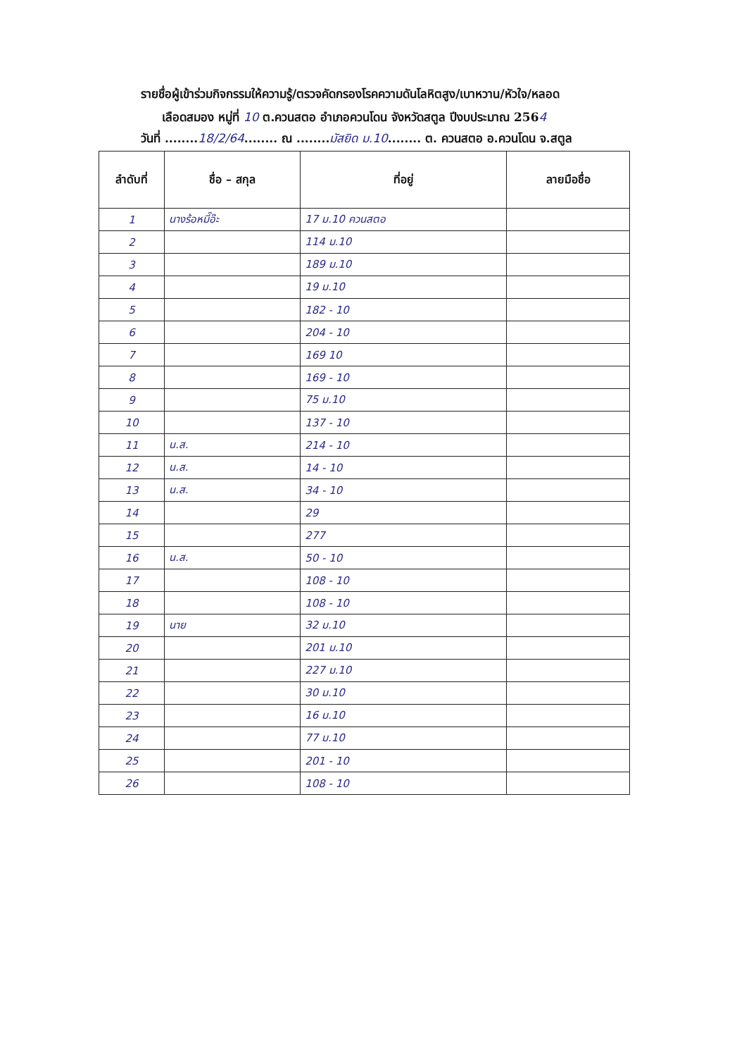รายชื่อผู้เข้าร่วมกิจกรรมให้ความรู้/ตรวจคัดกรองโรคความดันโลหิตสูง/เบาหวาน/หัวใจ/หลอด
เลือดสมอง หมู่ที่ 10 ต.ควนสตอ อำเภอควนโดน จังหวัดสตูล ปีงบประมาณ 2564
วันที่ ........18/2/64........ ณ ........มัสยิด ม.10........ ต. ควนสตอ อ.ควนโดน จ.สตูล
| ลำดับที่ | ชื่อ – สกุล | ที่อยู่ | ลายมือชื่อ |
| --- | --- | --- | --- |
| 1 | นางร้อหมี๊อ๊ะ | 17 ม.10 ควนสตอ | |
| 2 | | 114 ม.10 | |
| 3 | | 189 ม.10 | |
| 4 | | 19 ม.10 | |
| 5 | | 182 - 10 | |
| 6 | | 204 - 10 | |
| 7 | | 169 10 | |
| 8 | | 169 - 10 | |
| 9 | | 75 ม.10 | |
| 10 | | 137 - 10 | |
| 11 | น.ส. | 214 - 10 | |
| 12 | น.ส. | 14 - 10 | |
| 13 | น.ส. | 34 - 10 | |
| 14 | | 29 | |
| 15 | | 277 | |
| 16 | น.ส. | 50 - 10 | |
| 17 | | 108 - 10 | |
| 18 | | 108 - 10 | |
| 19 | นาย | 32 ม.10 | |
| 20 | | 201 ม.10 | |
| 21 | | 227 ม.10 | |
| 22 | | 30 ม.10 | |
| 23 | | 16 ม.10 | |
| 24 | | 77 ม.10 | |
| 25 | | 201 - 10 | |
| 26 | | 108 - 10 | |